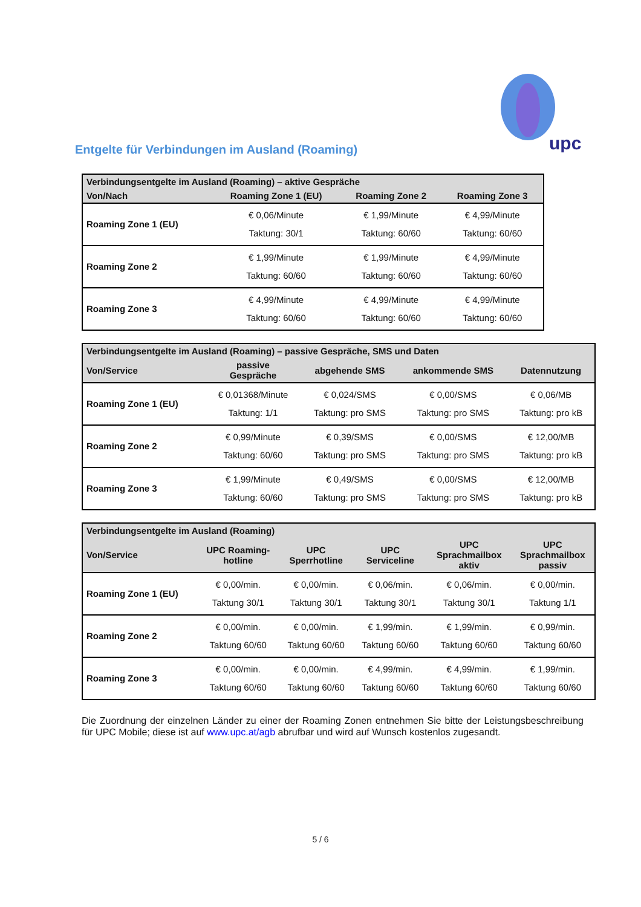upc
Entgelte für Verbindungen im Ausland (Roaming)
| Verbindungsentgelte im Ausland (Roaming) – aktive Gespräche | | | |
| --- | --- | --- | --- |
| Von/Nach | Roaming Zone 1 (EU) | Roaming Zone 2 | Roaming Zone 3 |
| Roaming Zone 1 (EU) | € 0,06/Minute Taktung: 30/1 | € 1,99/Minute Taktung: 60/60 | € 4,99/Minute Taktung: 60/60 |
| Roaming Zone 2 | € 1,99/Minute Taktung: 60/60 | € 1,99/Minute Taktung: 60/60 | € 4,99/Minute Taktung: 60/60 |
| Roaming Zone 3 | € 4,99/Minute Taktung: 60/60 | € 4,99/Minute Taktung: 60/60 | € 4,99/Minute Taktung: 60/60 |
| Verbindungsentgelte im Ausland (Roaming) – passive Gespräche, SMS und Daten | | | | |
| --- | --- | --- | --- | --- |
| Von/Service | passive Gespräche | abgehende SMS | ankommende SMS | Datennutzung |
| Roaming Zone 1 (EU) | € 0,01368/Minute Taktung: 1/1 | € 0,024/SMS Taktung: pro SMS | € 0,00/SMS Taktung: pro SMS | € 0,06/MB Taktung: pro kB |
| Roaming Zone 2 | € 0,99/Minute Taktung: 60/60 | € 0,39/SMS Taktung: pro SMS | € 0,00/SMS Taktung: pro SMS | € 12,00/MB Taktung: pro kB |
| Roaming Zone 3 | € 1,99/Minute Taktung: 60/60 | € 0,49/SMS Taktung: pro SMS | € 0,00/SMS Taktung: pro SMS | € 12,00/MB Taktung: pro kB |
| Verbindungsentgelte im Ausland (Roaming) | | | | | |
| --- | --- | --- | --- | --- | --- |
| Von/Service | UPC Roaming- hotline | UPC Sperrhotline | UPC Serviceline | UPC Sprachmailbox aktiv | UPC Sprachmailbox passiv |
| Roaming Zone 1 (EU) | € 0,00/min. Taktung 30/1 | € 0,00/min. Taktung 30/1 | € 0,06/min. Taktung 30/1 | € 0,06/min. Taktung 30/1 | € 0,00/min. Taktung 1/1 |
| Roaming Zone 2 | € 0,00/min. Taktung 60/60 | € 0,00/min. Taktung 60/60 | € 1,99/min. Taktung 60/60 | € 1,99/min. Taktung 60/60 | € 0,99/min. Taktung 60/60 |
| Roaming Zone 3 | € 0,00/min. Taktung 60/60 | € 0,00/min. Taktung 60/60 | € 4,99/min. Taktung 60/60 | € 4,99/min. Taktung 60/60 | € 1,99/min. Taktung 60/60 |
Die Zuordnung der einzelnen Länder zu einer der Roaming Zonen entnehmen Sie bitte der Leistungsbeschreibung für UPC Mobile; diese ist auf www.upc.at/agb abrufbar und wird auf Wunsch kostenlos zugesandt.
5 / 6